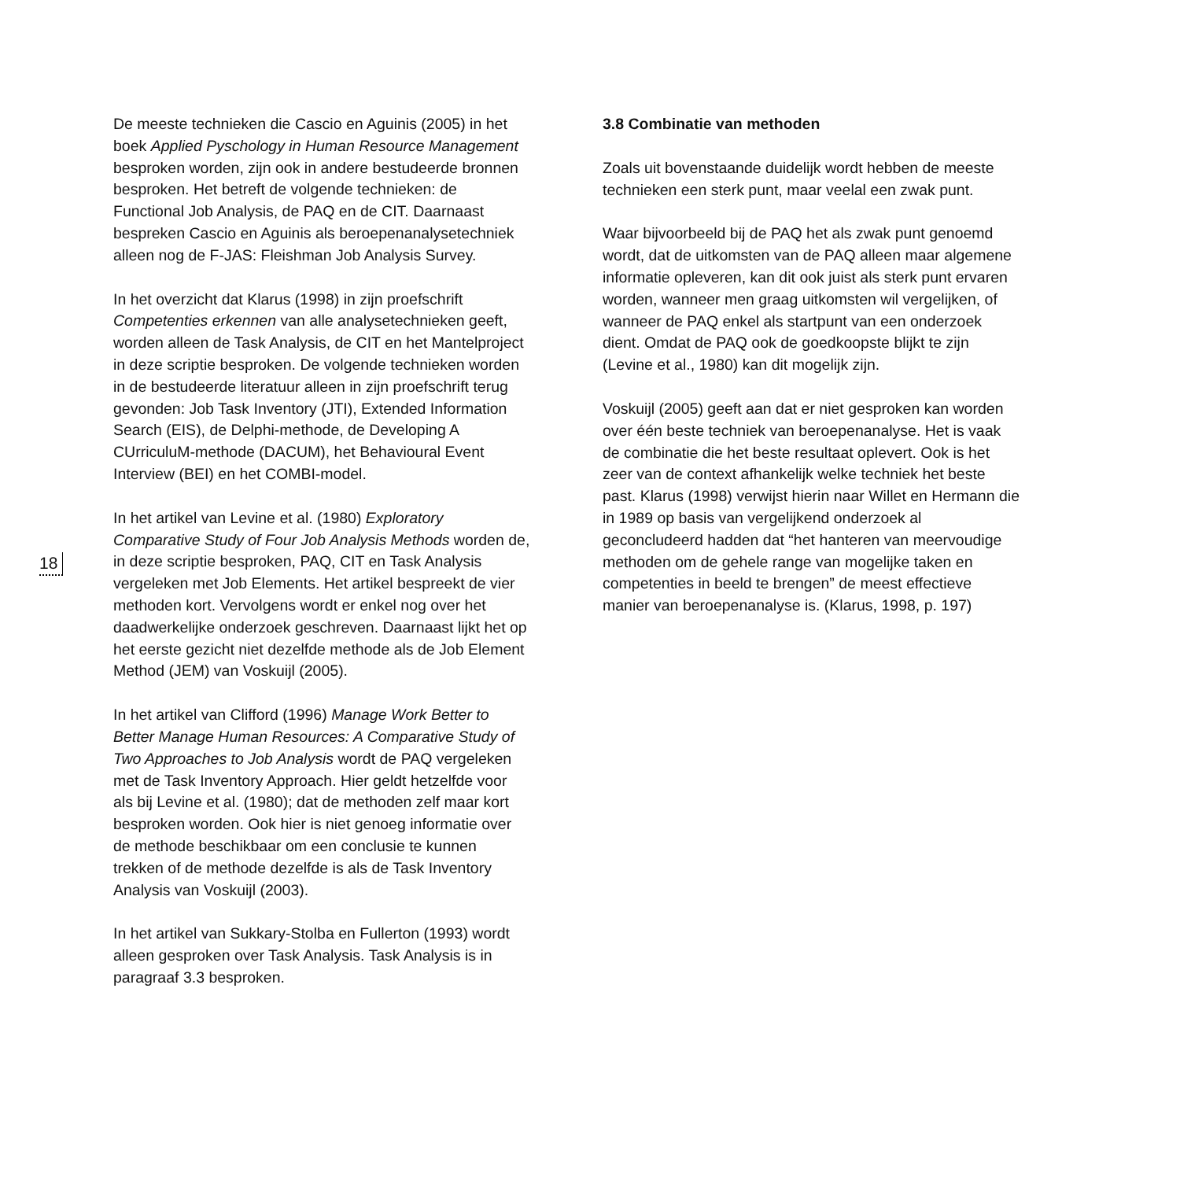18
De meeste technieken die Cascio en Aguinis (2005) in het boek Applied Pyschology in Human Resource Management besproken worden, zijn ook in andere bestudeerde bronnen besproken. Het betreft de volgende technieken: de Functional Job Analysis, de PAQ en de CIT. Daarnaast bespreken Cascio en Aguinis als beroepenanalysetechniek alleen nog de F-JAS: Fleishman Job Analysis Survey.
In het overzicht dat Klarus (1998) in zijn proefschrift Competenties erkennen van alle analysetechnieken geeft, worden alleen de Task Analysis, de CIT en het Mantelproject in deze scriptie besproken. De volgende technieken worden in de bestudeerde literatuur alleen in zijn proefschrift terug gevonden: Job Task Inventory (JTI), Extended Information Search (EIS), de Delphi-methode, de Developing A CUrriculuM-methode (DACUM), het Behavioural Event Interview (BEI) en het COMBI-model.
In het artikel van Levine et al. (1980) Exploratory Comparative Study of Four Job Analysis Methods worden de, in deze scriptie besproken, PAQ, CIT en Task Analysis vergeleken met Job Elements. Het artikel bespreekt de vier methoden kort. Vervolgens wordt er enkel nog over het daadwerkelijke onderzoek geschreven. Daarnaast lijkt het op het eerste gezicht niet dezelfde methode als de Job Element Method (JEM) van Voskuijl (2005).
In het artikel van Clifford (1996) Manage Work Better to Better Manage Human Resources: A Comparative Study of Two Approaches to Job Analysis wordt de PAQ vergeleken met de Task Inventory Approach. Hier geldt hetzelfde voor als bij Levine et al. (1980); dat de methoden zelf maar kort besproken worden. Ook hier is niet genoeg informatie over de methode beschikbaar om een conclusie te kunnen trekken of de methode dezelfde is als de Task Inventory Analysis van Voskuijl (2003).
In het artikel van Sukkary-Stolba en Fullerton (1993) wordt alleen gesproken over Task Analysis. Task Analysis is in paragraaf 3.3 besproken.
3.8 Combinatie van methoden
Zoals uit bovenstaande duidelijk wordt hebben de meeste technieken een sterk punt, maar veelal een zwak punt.
Waar bijvoorbeeld bij de PAQ het als zwak punt genoemd wordt, dat de uitkomsten van de PAQ alleen maar algemene informatie opleveren, kan dit ook juist als sterk punt ervaren worden, wanneer men graag uitkomsten wil vergelijken, of wanneer de PAQ enkel als startpunt van een onderzoek dient. Omdat de PAQ ook de goedkoopste blijkt te zijn (Levine et al., 1980) kan dit mogelijk zijn.
Voskuijl (2005) geeft aan dat er niet gesproken kan worden over één beste techniek van beroepenanalyse. Het is vaak de combinatie die het beste resultaat oplevert. Ook is het zeer van de context afhankelijk welke techniek het beste past. Klarus (1998) verwijst hierin naar Willet en Hermann die in 1989 op basis van vergelijkend onderzoek al geconcludeerd hadden dat “het hanteren van meervoudige methoden om de gehele range van mogelijke taken en competenties in beeld te brengen” de meest effectieve manier van beroepenanalyse is. (Klarus, 1998, p. 197)